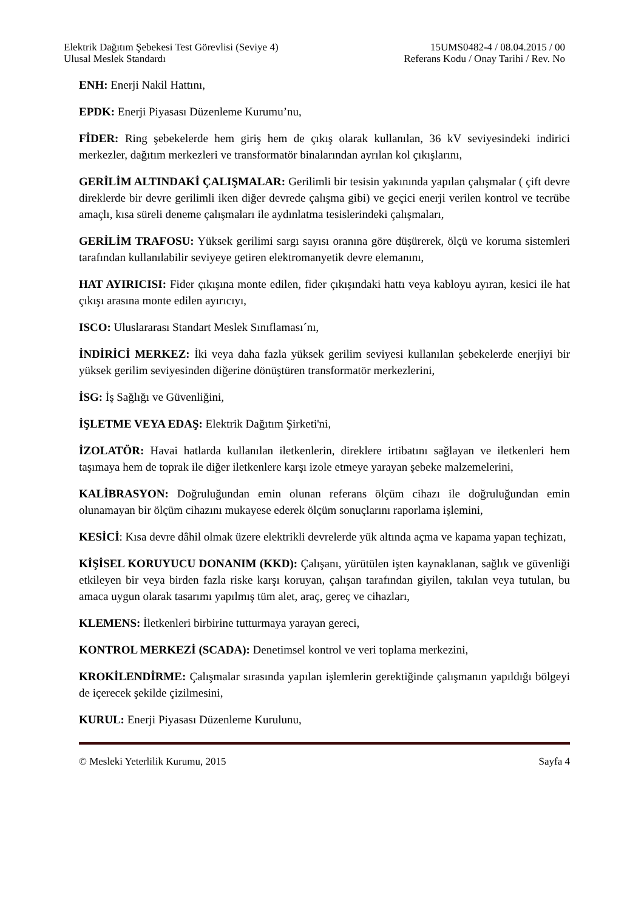Elektrik Dağıtım Şebekesi Test Görevlisi (Seviye 4)
Ulusal Meslek Standardı
15UMS0482-4 / 08.04.2015 / 00
Referans Kodu / Onay Tarihi / Rev. No
ENH: Enerji Nakil Hattını,
EPDK: Enerji Piyasası Düzenleme Kurumu’nu,
FİDER: Ring şebekelerde hem giriş hem de çıkış olarak kullanılan, 36 kV seviyesindeki indirici merkezler, dağıtım merkezleri ve transformatör binalarından ayrılan kol çıkışlarını,
GERİLİM ALTINDAKİ ÇALIŞMALAR: Gerilimli bir tesisin yakınında yapılan çalışmalar ( çift devre direklerde bir devre gerilimli iken diğer devrede çalışma gibi) ve geçici enerji verilen kontrol ve tecrübe amaçlı, kısa süreli deneme çalışmaları ile aydınlatma tesislerindeki çalışmaları,
GERİLİM TRAFOSU: Yüksek gerilimi sargı sayısı oranına göre düşürerek, ölçü ve koruma sistemleri tarafından kullanılabilir seviyeye getiren elektromanyetik devre elemanını,
HAT AYIRICISI: Fider çıkışına monte edilen, fider çıkışındaki hattı veya kabloyu ayıran, kesici ile hat çıkışı arasına monte edilen ayırıcıyı,
ISCO: Uluslararası Standart Meslek Sınıflaması´nı,
İNDİRİCİ MERKEZ: İki veya daha fazla yüksek gerilim seviyesi kullanılan şebekelerde enerjiyi bir yüksek gerilim seviyesinden diğerine dönüştüren transformatör merkezlerini,
İSG: İş Sağlığı ve Güvenliğini,
İŞLETME VEYA EDAŞ: Elektrik Dağıtım Şirketi'ni,
İZOLATÖR: Havai hatlarda kullanılan iletkenlerin, direklere irtibatını sağlayan ve iletkenleri hem taşımaya hem de toprak ile diğer iletkenlere karşı izole etmeye yarayan şebeke malzemelerini,
KALİBRASYON: Doğruluğundan emin olunan referans ölçüm cihazı ile doğruluğundan emin olunamayan bir ölçüm cihazını mukayese ederek ölçüm sonuçlarını raporlama işlemini,
KESİCİ: Kısa devre dâhil olmak üzere elektrikli devrelerde yük altında açma ve kapama yapan teçhizatı,
KİŞİSEL KORUYUCU DONANIM (KKD): Çalışanı, yürütülen işten kaynaklanan, sağlık ve güvenliği etkileyen bir veya birden fazla riske karşı koruyan, çalışan tarafından giyilen, takılan veya tutulan, bu amaca uygun olarak tasarımı yapılmış tüm alet, araç, gereç ve cihazları,
KLEMENS: İletkenleri birbirine tutturmaya yarayan gereci,
KONTROL MERKEZİ (SCADA): Denetimsel kontrol ve veri toplama merkezini,
KROKİLENDİRME: Çalışmalar sırasında yapılan işlemlerin gerektiğinde çalışmanın yapıldığı bölgeyi de içerecek şekilde çizilmesini,
KURUL: Enerji Piyasası Düzenleme Kurulunu,
© Mesleki Yeterlilik Kurumu, 2015 Sayfa 4